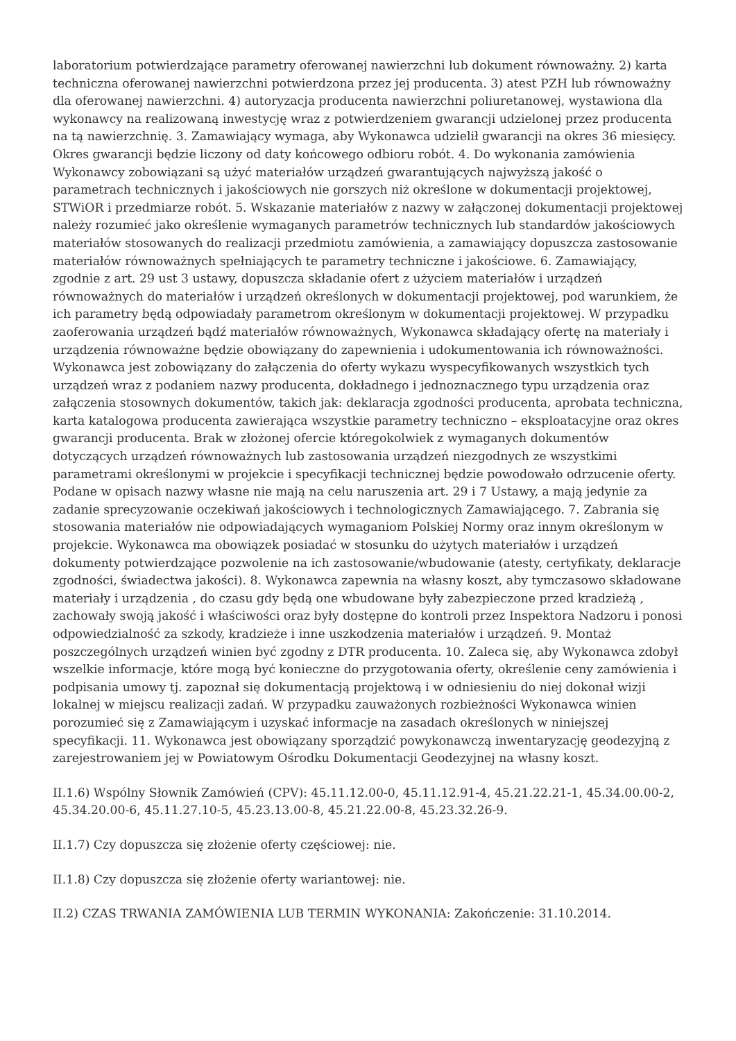laboratorium potwierdzające parametry oferowanej nawierzchni lub dokument równoważny. 2) karta techniczna oferowanej nawierzchni potwierdzona przez jej producenta. 3) atest PZH lub równoważny dla oferowanej nawierzchni. 4) autoryzacja producenta nawierzchni poliuretanowej, wystawiona dla wykonawcy na realizowaną inwestycję wraz z potwierdzeniem gwarancji udzielonej przez producenta na tą nawierzchnię. 3. Zamawiający wymaga, aby Wykonawca udzielił gwarancji na okres 36 miesięcy. Okres gwarancji będzie liczony od daty końcowego odbioru robót. 4. Do wykonania zamówienia Wykonawcy zobowiązani są użyć materiałów urządzeń gwarantujących najwyższą jakość o parametrach technicznych i jakościowych nie gorszych niż określone w dokumentacji projektowej, STWiOR i przedmiarze robót. 5. Wskazanie materiałów z nazwy w załączonej dokumentacji projektowej należy rozumieć jako określenie wymaganych parametrów technicznych lub standardów jakościowych materiałów stosowanych do realizacji przedmiotu zamówienia, a zamawiający dopuszcza zastosowanie materiałów równoważnych spełniających te parametry techniczne i jakościowe. 6. Zamawiający, zgodnie z art. 29 ust 3 ustawy, dopuszcza składanie ofert z użyciem materiałów i urządzeń równoważnych do materiałów i urządzeń określonych w dokumentacji projektowej, pod warunkiem, że ich parametry będą odpowiadały parametrom określonym w dokumentacji projektowej. W przypadku zaoferowania urządzeń bądź materiałów równoważnych, Wykonawca składający ofertę na materiały i urządzenia równoważne będzie obowiązany do zapewnienia i udokumentowania ich równoważności. Wykonawca jest zobowiązany do załączenia do oferty wykazu wyspecyfikowanych wszystkich tych urządzeń wraz z podaniem nazwy producenta, dokładnego i jednoznacznego typu urządzenia oraz załączenia stosownych dokumentów, takich jak: deklaracja zgodności producenta, aprobata techniczna, karta katalogowa producenta zawierająca wszystkie parametry techniczno – eksploatacyjne oraz okres gwarancji producenta. Brak w złożonej ofercie któregokolwiek z wymaganych dokumentów dotyczących urządzeń równoważnych lub zastosowania urządzeń niezgodnych ze wszystkimi parametrami określonymi w projekcie i specyfikacji technicznej będzie powodowało odrzucenie oferty. Podane w opisach nazwy własne nie mają na celu naruszenia art. 29 i 7 Ustawy, a mają jedynie za zadanie sprecyzowanie oczekiwań jakościowych i technologicznych Zamawiającego. 7. Zabrania się stosowania materiałów nie odpowiadających wymaganiom Polskiej Normy oraz innym określonym w projekcie. Wykonawca ma obowiązek posiadać w stosunku do użytych materiałów i urządzeń dokumenty potwierdzające pozwolenie na ich zastosowanie/wbudowanie (atesty, certyfikaty, deklaracje zgodności, świadectwa jakości). 8. Wykonawca zapewnia na własny koszt, aby tymczasowo składowane materiały i urządzenia , do czasu gdy będą one wbudowane były zabezpieczone przed kradzieżą , zachowały swoją jakość i właściwości oraz były dostępne do kontroli przez Inspektora Nadzoru i ponosi odpowiedzialność za szkody, kradzieże i inne uszkodzenia materiałów i urządzeń. 9. Montaż poszczególnych urządzeń winien być zgodny z DTR producenta. 10. Zaleca się, aby Wykonawca zdobył wszelkie informacje, które mogą być konieczne do przygotowania oferty, określenie ceny zamówienia i podpisania umowy tj. zapoznał się dokumentacją projektową i w odniesieniu do niej dokonał wizji lokalnej w miejscu realizacji zadań. W przypadku zauważonych rozbieżności Wykonawca winien porozumieć się z Zamawiającym i uzyskać informacje na zasadach określonych w niniejszej specyfikacji. 11. Wykonawca jest obowiązany sporządzić powykonawczą inwentaryzację geodezyjną z zarejestrowaniem jej w Powiatowym Ośrodku Dokumentacji Geodezyjnej na własny koszt.
II.1.6) Wspólny Słownik Zamówień (CPV): 45.11.12.00-0, 45.11.12.91-4, 45.21.22.21-1, 45.34.00.00-2, 45.34.20.00-6, 45.11.27.10-5, 45.23.13.00-8, 45.21.22.00-8, 45.23.32.26-9.
II.1.7) Czy dopuszcza się złożenie oferty częściowej: nie.
II.1.8) Czy dopuszcza się złożenie oferty wariantowej: nie.
II.2) CZAS TRWANIA ZAMÓWIENIA LUB TERMIN WYKONANIA: Zakończenie: 31.10.2014.